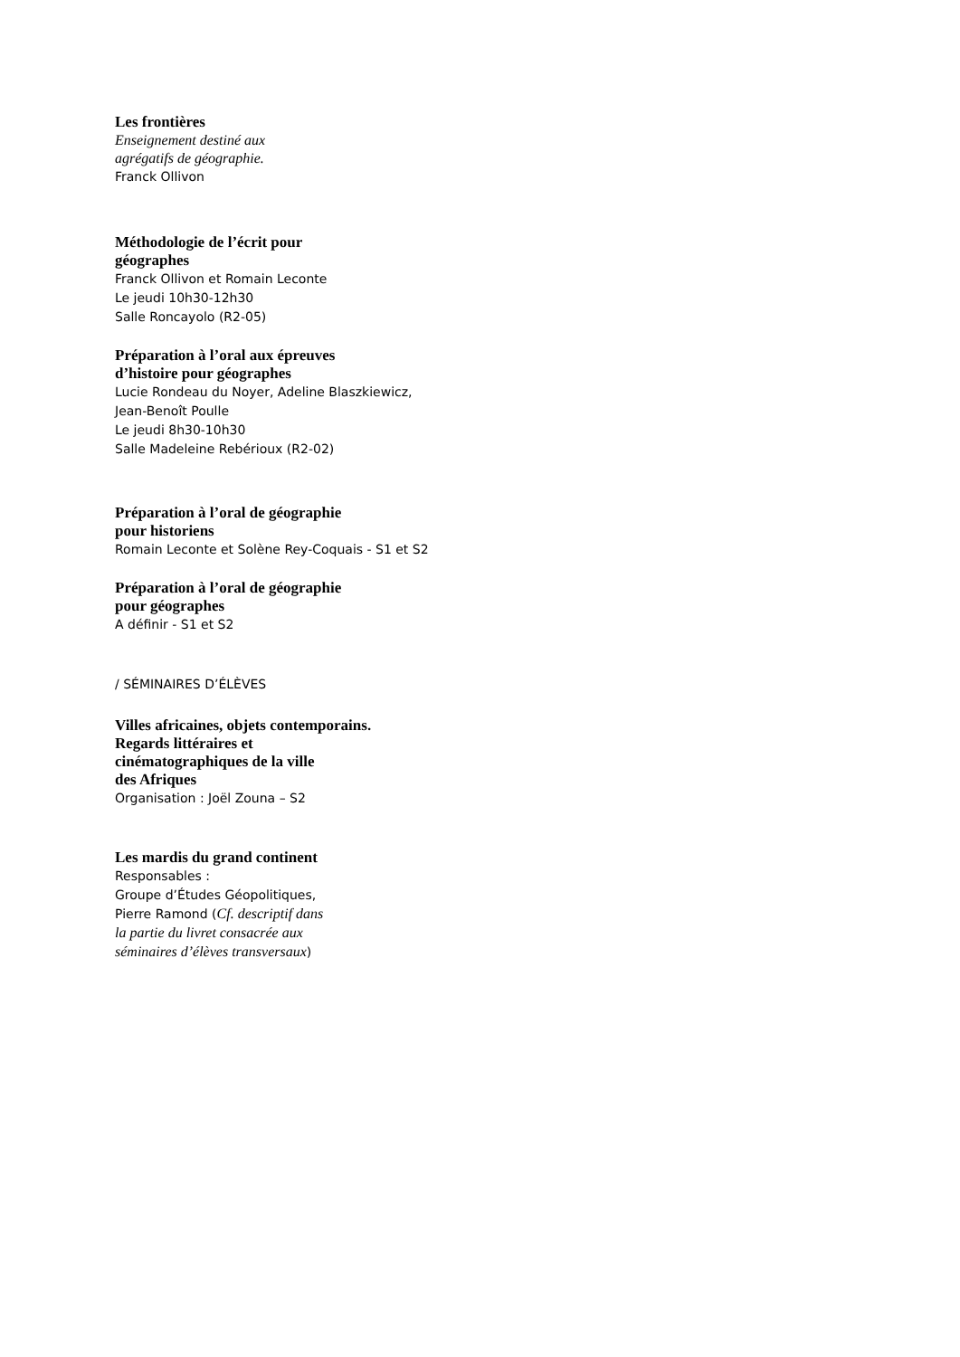Les frontières
Enseignement destiné aux
agrégatifs de géographie.
Franck Ollivon
Méthodologie de l’écrit pour
géographes
Franck Ollivon et Romain Leconte
Le jeudi 10h30-12h30
Salle Roncayolo (R2-05)
Préparation à l’oral aux épreuves
d’histoire pour géographes
Lucie Rondeau du Noyer, Adeline Blaszkiewicz,
Jean-Benoît Poulle
Le jeudi 8h30-10h30
Salle Madeleine Rebérioux (R2-02)
Préparation à l’oral de géographie
pour historiens
Romain Leconte et Solène Rey-Coquais - S1 et S2
Préparation à l’oral de géographie
pour géographes
A définir - S1 et S2
/ SÉMINAIRES D’ÉLÈVES
Villes africaines, objets contemporains.
Regards littéraires et
cinématographiques de la ville
des Afriques
Organisation : Joël Zouna – S2
Les mardis du grand continent
Responsables :
Groupe d’Études Géopolitiques,
Pierre Ramond (Cf. descriptif dans
la partie du livret consacrée aux
séminaires d’élèves transversaux)